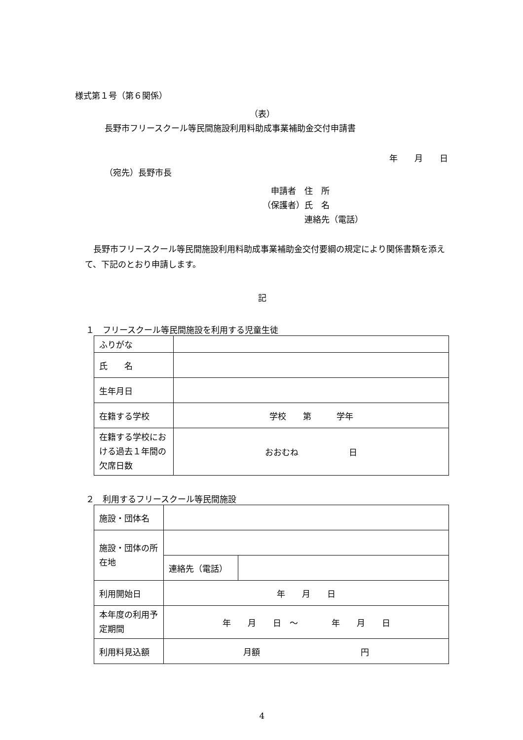様式第１号（第６関係）
（表）
長野市フリースクール等民間施設利用料助成事業補助金交付申請書
年　　月　　日
（宛先）長野市長
　申請者　住　所
（保護者）氏　名
　　　　　連絡先（電話）
　長野市フリースクール等民間施設利用料助成事業補助金交付要綱の規定により関係書類を添えて、下記のとおり申請します。
記
１　フリースクール等民間施設を利用する児童生徒
| ふりがな | |
| 氏 名 | |
| 生年月日 | |
| 在籍する学校 | 学校 第 学年 |
| 在籍する学校における過去１年間の欠席日数 | おおむね 日 |
２　利用するフリースクール等民間施設
| 施設・団体名 | | |
| 施設・団体の所在地 | | |
| | 連絡先（電話） | |
| 利用開始日 | 年 月 日 | |
| 本年度の利用予定期間 | 年 月 日 ～ 年 月 日 | |
| 利用料見込額 | 月額 円 | |
4